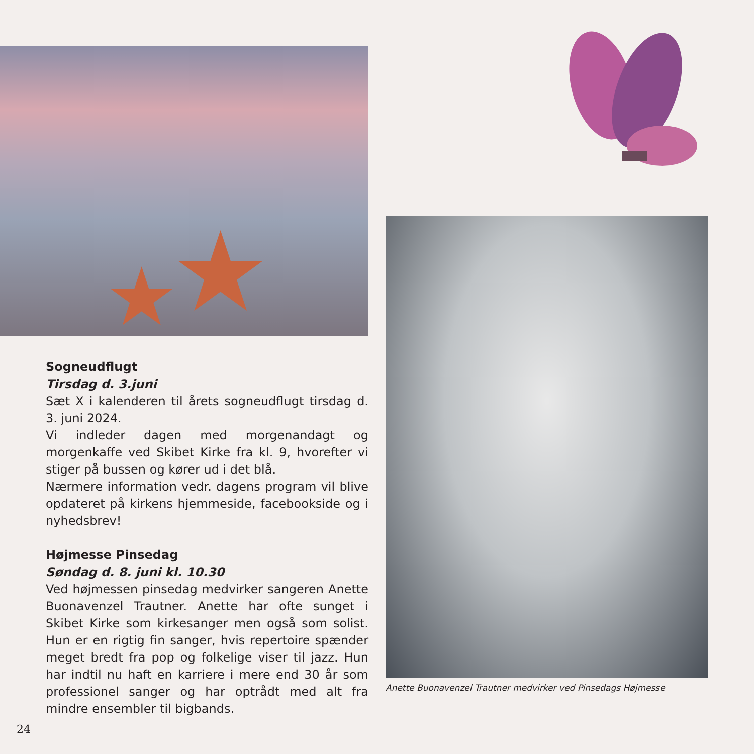★ ★
Sogneudflugt
Tirsdag d. 3.juni
Sæt X i kalenderen til årets sogneudflugt tirsdag d. 3. juni 2024.
Vi indleder dagen med morgenandagt og morgenkaffe ved Skibet Kirke fra kl. 9, hvorefter vi stiger på bussen og kører ud i det blå.
Nærmere information vedr. dagens program vil blive opdateret på kirkens hjemmeside, facebookside og i nyhedsbrev!
Højmesse Pinsedag
Søndag d. 8. juni kl. 10.30
Ved højmessen pinsedag medvirker sangeren Anette Buonavenzel Trautner. Anette har ofte sunget i Skibet Kirke som kirkesanger men også som solist. Hun er en rigtig fin sanger, hvis repertoire spænder meget bredt fra pop og folkelige viser til jazz. Hun har indtil nu haft en karriere i mere end 30 år som professionel sanger og har optrådt med alt fra mindre ensembler til bigbands.
Anette Buonavenzel Trautner medvirker ved Pinsedags Højmesse
24